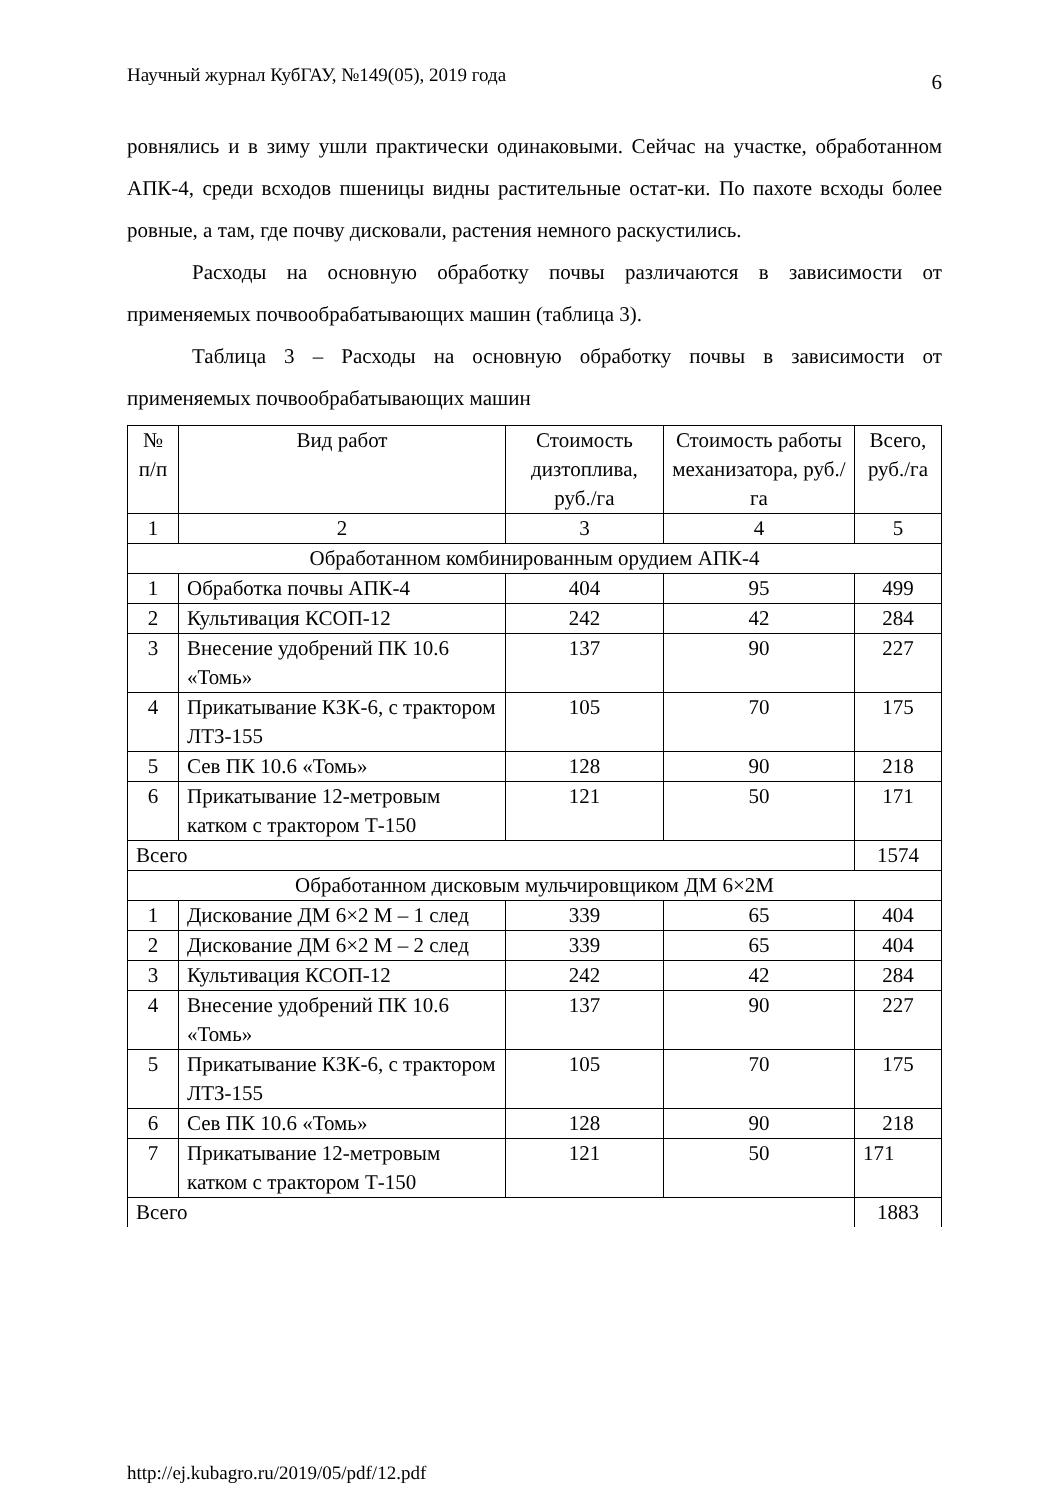Научный журнал КубГАУ, №149(05), 2019 года 6
ровнялись и в зиму ушли практически одинаковыми. Сейчас на участке, обработанном АПК‑4, среди всходов пшеницы видны растительные остат-ки. По пахоте всходы более ровные, а там, где почву дисковали, растения немного раскустились.
Расходы на основную обработку почвы различаются в зависимости от применяемых почвообрабатывающих машин (таблица 3).
Таблица 3 – Расходы на основную обработку почвы в зависимости от применяемых почвообрабатывающих машин
| № п/п | Вид работ | Стоимость дизтоплива, руб./га | Стоимость работы механизатора, руб./га | Всего, руб./га |
| --- | --- | --- | --- | --- |
| 1 | 2 | 3 | 4 | 5 |
| Обработанном комбинированным орудием АПК-4 | | | | |
| 1 | Обработка почвы АПК-4 | 404 | 95 | 499 |
| 2 | Культивация КСОП-12 | 242 | 42 | 284 |
| 3 | Внесение удобрений ПК 10.6 «Томь» | 137 | 90 | 227 |
| 4 | Прикатывание КЗК-6, с трактором ЛТЗ-155 | 105 | 70 | 175 |
| 5 | Сев ПК 10.6 «Томь» | 128 | 90 | 218 |
| 6 | Прикатывание 12-метровым катком с трактором Т-150 | 121 | 50 | 171 |
| Всего | | | | 1574 |
| Обработанном дисковым мульчировщиком ДМ 6×2М | | | | |
| 1 | Дискование ДМ 6×2 М – 1 след | 339 | 65 | 404 |
| 2 | Дискование ДМ 6×2 М – 2 след | 339 | 65 | 404 |
| 3 | Культивация КСОП-12 | 242 | 42 | 284 |
| 4 | Внесение удобрений ПК 10.6 «Томь» | 137 | 90 | 227 |
| 5 | Прикатывание КЗК-6, с трактором ЛТЗ-155 | 105 | 70 | 175 |
| 6 | Сев ПК 10.6 «Томь» | 128 | 90 | 218 |
| 7 | Прикатывание 12-метровым катком с трактором Т-150 | 121 | 50 | 171 |
| Всего | | | | 1883 |
http://ej.kubagro.ru/2019/05/pdf/12.pdf